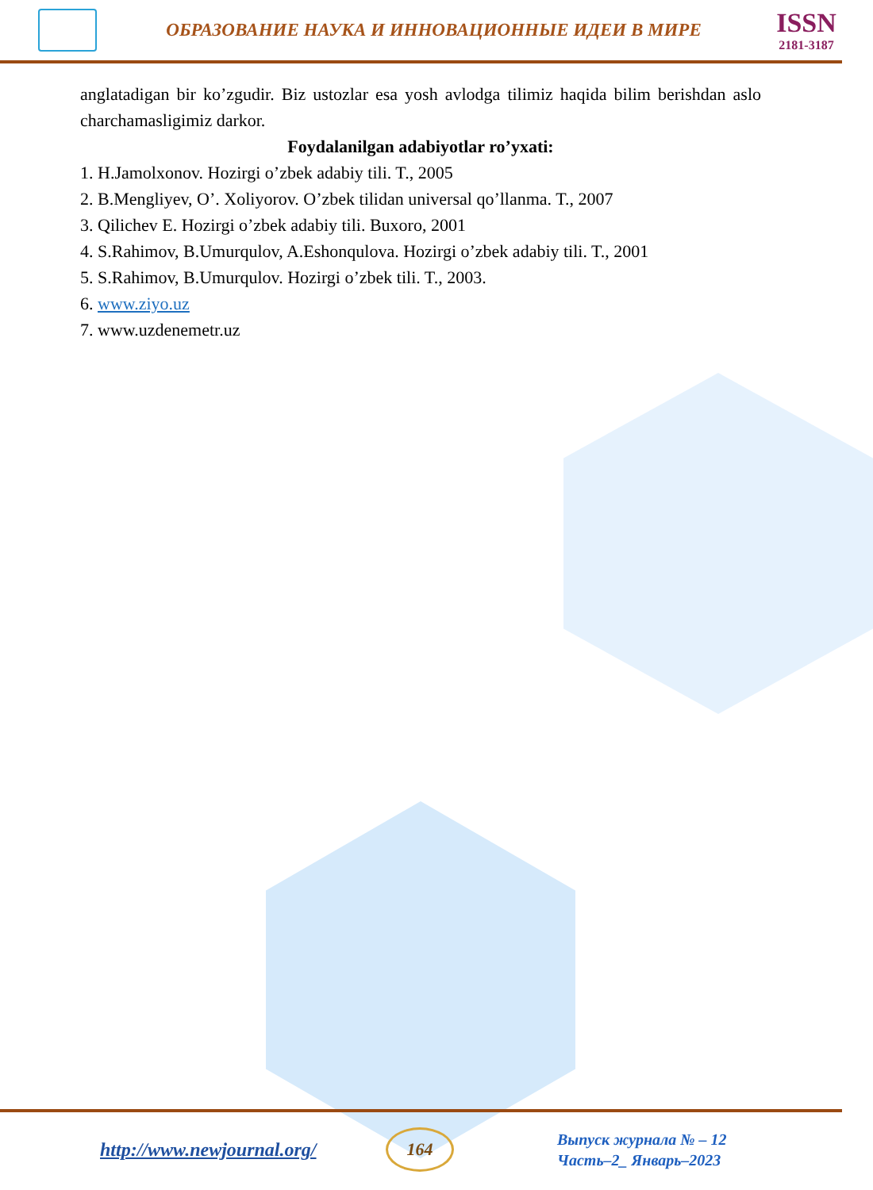ОБРАЗОВАНИЕ НАУКА И ИННОВАЦИОННЫЕ ИДЕИ В МИРЕ
ISSN
2181-3187
anglatadigan bir ko’zgudir. Biz ustozlar esa yosh avlodga tilimiz haqida bilim berishdan aslo charchamasligimiz darkor.
Foydalanilgan adabiyotlar ro’yxati:
1. H.Jamolxonov. Hozirgi o’zbek adabiy tili. T., 2005
2. B.Mengliyev, O’. Xoliyorov. O’zbek tilidan universal qo’llanma. T., 2007
3. Qilichev E. Hozirgi o’zbek adabiy tili. Buxoro, 2001
4. S.Rahimov, B.Umurqulov, A.Eshonqulova. Hozirgi o’zbek adabiy tili. T., 2001
5. S.Rahimov, B.Umurqulov. Hozirgi o’zbek tili. T., 2003.
6. www.ziyo.uz
7. www.uzdenemetr.uz
http://www.newjournal.org/
164
Выпуск журнала № – 12
Часть–2_ Январь–2023